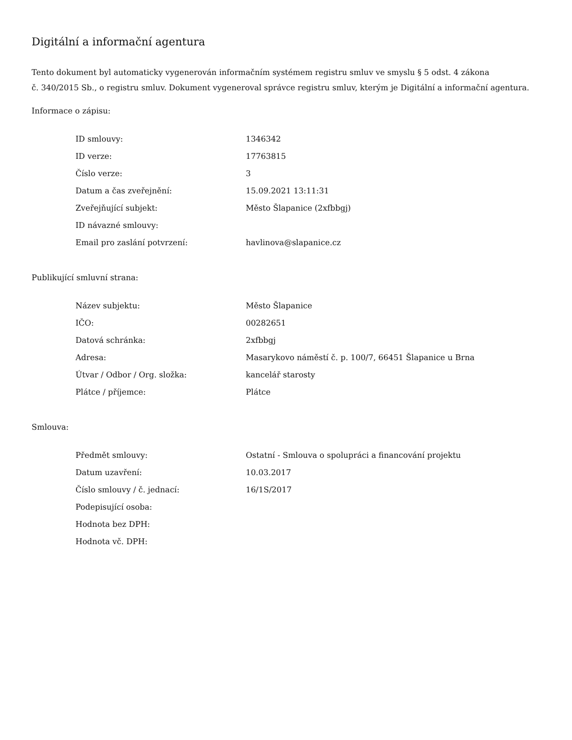Digitální a informační agentura
Tento dokument byl automaticky vygenerován informačním systémem registru smluv ve smyslu § 5 odst. 4 zákona
č. 340/2015 Sb., o registru smluv. Dokument vygeneroval správce registru smluv, kterým je Digitální a informační agentura.
Informace o zápisu:
| ID smlouvy: | 1346342 |
| ID verze: | 17763815 |
| Číslo verze: | 3 |
| Datum a čas zveřejnění: | 15.09.2021 13:11:31 |
| Zveřejňující subjekt: | Město Šlapanice (2xfbbgj) |
| ID návazné smlouvy: | |
| Email pro zaslání potvrzení: | havlinova@slapanice.cz |
Publikující smluvní strana:
| Název subjektu: | Město Šlapanice |
| IČO: | 00282651 |
| Datová schránka: | 2xfbbgj |
| Adresa: | Masarykovo náměstí č. p. 100/7, 66451 Šlapanice u Brna |
| Útvar / Odbor / Org. složka: | kancelář starosty |
| Plátce / příjemce: | Plátce |
Smlouva:
| Předmět smlouvy: | Ostatní - Smlouva o spolupráci a financování projektu |
| Datum uzavření: | 10.03.2017 |
| Číslo smlouvy / č. jednací: | 16/1S/2017 |
| Podepisující osoba: | |
| Hodnota bez DPH: | |
| Hodnota vč. DPH: | |